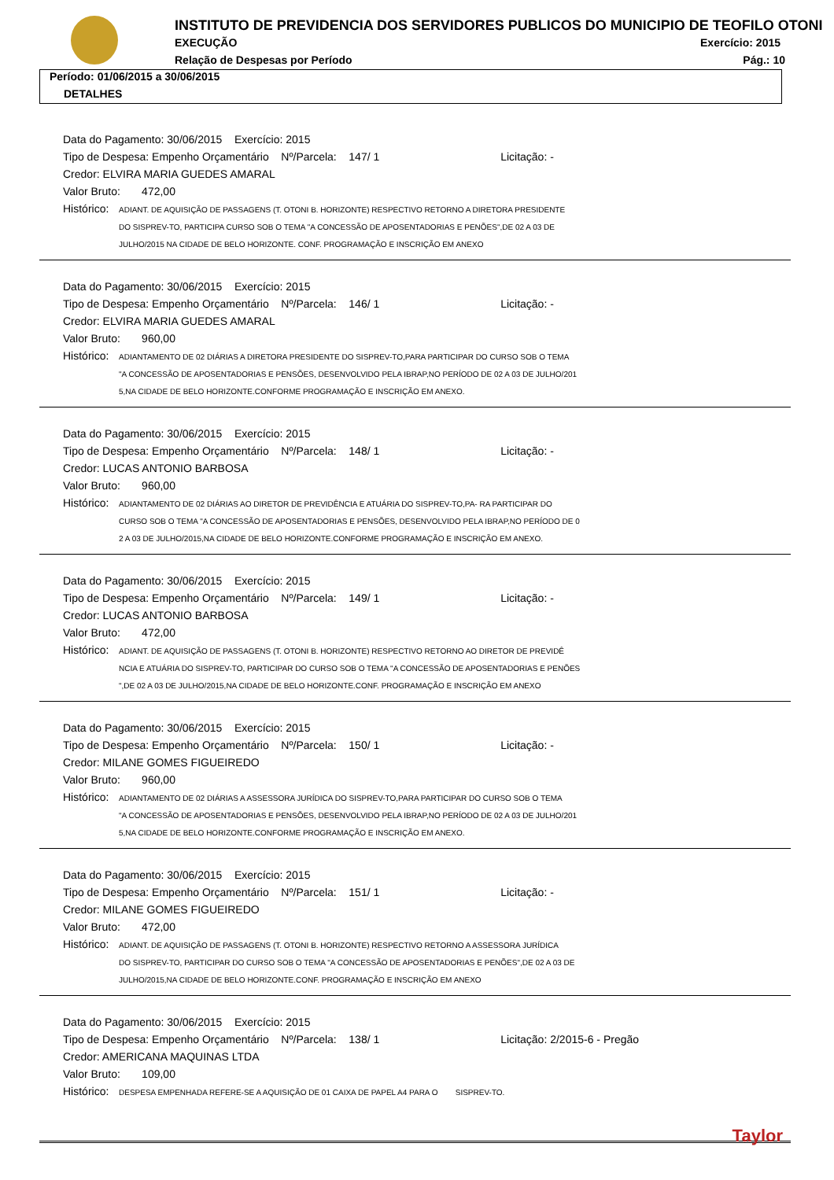INSTITUTO DE PREVIDENCIA DOS SERVIDORES PUBLICOS DO MUNICIPIO DE TEOFILO OTONI
EXECUÇÃO Exercício: 2015
Relação de Despesas por Período
Pág.: 10
Período: 01/06/2015 a 30/06/2015
DETALHES
Data do Pagamento: 30/06/2015 Exercício: 2015
Tipo de Despesa: Empenho Orçamentário Nº/Parcela: 147/ 1 Licitação: -
Credor: ELVIRA MARIA GUEDES AMARAL
Valor Bruto: 472,00
Histórico: ADIANT. DE AQUISIÇÃO DE PASSAGENS (T. OTONI B. HORIZONTE) RESPECTIVO RETORNO A DIRETORA PRESIDENTE
DO SISPREV-TO, PARTICIPA CURSO SOB O TEMA "A CONCESSÃO DE APOSENTADORIAS E PENÕES",DE 02 A 03 DE
JULHO/2015 NA CIDADE DE BELO HORIZONTE. CONF. PROGRAMAÇÃO E INSCRIÇÃO EM ANEXO
Data do Pagamento: 30/06/2015 Exercício: 2015
Tipo de Despesa: Empenho Orçamentário Nº/Parcela: 146/ 1 Licitação: -
Credor: ELVIRA MARIA GUEDES AMARAL
Valor Bruto: 960,00
Histórico: ADIANTAMENTO DE 02 DIÁRIAS A DIRETORA PRESIDENTE DO SISPREV-TO,PARA PARTICIPAR DO CURSO SOB O TEMA
"A CONCESSÃO DE APOSENTADORIAS E PENSÕES, DESENVOLVIDO PELA IBRAP,NO PERÍODO DE 02 A 03 DE JULHO/201
5,NA CIDADE DE BELO HORIZONTE.CONFORME PROGRAMAÇÃO E INSCRIÇÃO EM ANEXO.
Data do Pagamento: 30/06/2015 Exercício: 2015
Tipo de Despesa: Empenho Orçamentário Nº/Parcela: 148/ 1 Licitação: -
Credor: LUCAS ANTONIO BARBOSA
Valor Bruto: 960,00
Histórico: ADIANTAMENTO DE 02 DIÁRIAS AO DIRETOR DE PREVIDÊNCIA E ATUÁRIA DO SISPREV-TO,PA- RA PARTICIPAR DO
CURSO SOB O TEMA "A CONCESSÃO DE APOSENTADORIAS E PENSÕES, DESENVOLVIDO PELA IBRAP,NO PERÍODO DE 0
2 A 03 DE JULHO/2015,NA CIDADE DE BELO HORIZONTE.CONFORME PROGRAMAÇÃO E INSCRIÇÃO EM ANEXO.
Data do Pagamento: 30/06/2015 Exercício: 2015
Tipo de Despesa: Empenho Orçamentário Nº/Parcela: 149/ 1 Licitação: -
Credor: LUCAS ANTONIO BARBOSA
Valor Bruto: 472,00
Histórico: ADIANT. DE AQUISIÇÃO DE PASSAGENS (T. OTONI B. HORIZONTE) RESPECTIVO RETORNO AO DIRETOR DE PREVIDÊ
NCIA E ATUÁRIA DO SISPREV-TO, PARTICIPAR DO CURSO SOB O TEMA "A CONCESSÃO DE APOSENTADORIAS E PENÕES
",DE 02 A 03 DE JULHO/2015,NA CIDADE DE BELO HORIZONTE.CONF. PROGRAMAÇÃO E INSCRIÇÃO EM ANEXO
Data do Pagamento: 30/06/2015 Exercício: 2015
Tipo de Despesa: Empenho Orçamentário Nº/Parcela: 150/ 1 Licitação: -
Credor: MILANE GOMES FIGUEIREDO
Valor Bruto: 960,00
Histórico: ADIANTAMENTO DE 02 DIÁRIAS A ASSESSORA JURÍDICA DO SISPREV-TO,PARA PARTICIPAR DO CURSO SOB O TEMA
"A CONCESSÃO DE APOSENTADORIAS E PENSÕES, DESENVOLVIDO PELA IBRAP,NO PERÍODO DE 02 A 03 DE JULHO/201
5,NA CIDADE DE BELO HORIZONTE.CONFORME PROGRAMAÇÃO E INSCRIÇÃO EM ANEXO.
Data do Pagamento: 30/06/2015 Exercício: 2015
Tipo de Despesa: Empenho Orçamentário Nº/Parcela: 151/ 1 Licitação: -
Credor: MILANE GOMES FIGUEIREDO
Valor Bruto: 472,00
Histórico: ADIANT. DE AQUISIÇÃO DE PASSAGENS (T. OTONI B. HORIZONTE) RESPECTIVO RETORNO A ASSESSORA JURÍDICA
DO SISPREV-TO, PARTICIPAR DO CURSO SOB O TEMA "A CONCESSÃO DE APOSENTADORIAS E PENÕES",DE 02 A 03 DE
JULHO/2015,NA CIDADE DE BELO HORIZONTE.CONF. PROGRAMAÇÃO E INSCRIÇÃO EM ANEXO
Data do Pagamento: 30/06/2015 Exercício: 2015
Tipo de Despesa: Empenho Orçamentário Nº/Parcela: 138/ 1 Licitação: 2/2015-6 - Pregão
Credor: AMERICANA MAQUINAS LTDA
Valor Bruto: 109,00
Histórico: DESPESA EMPENHADA REFERE-SE A AQUISIÇÃO DE 01 CAIXA DE PAPEL A4 PARA O SISPREV-TO.
Taylor